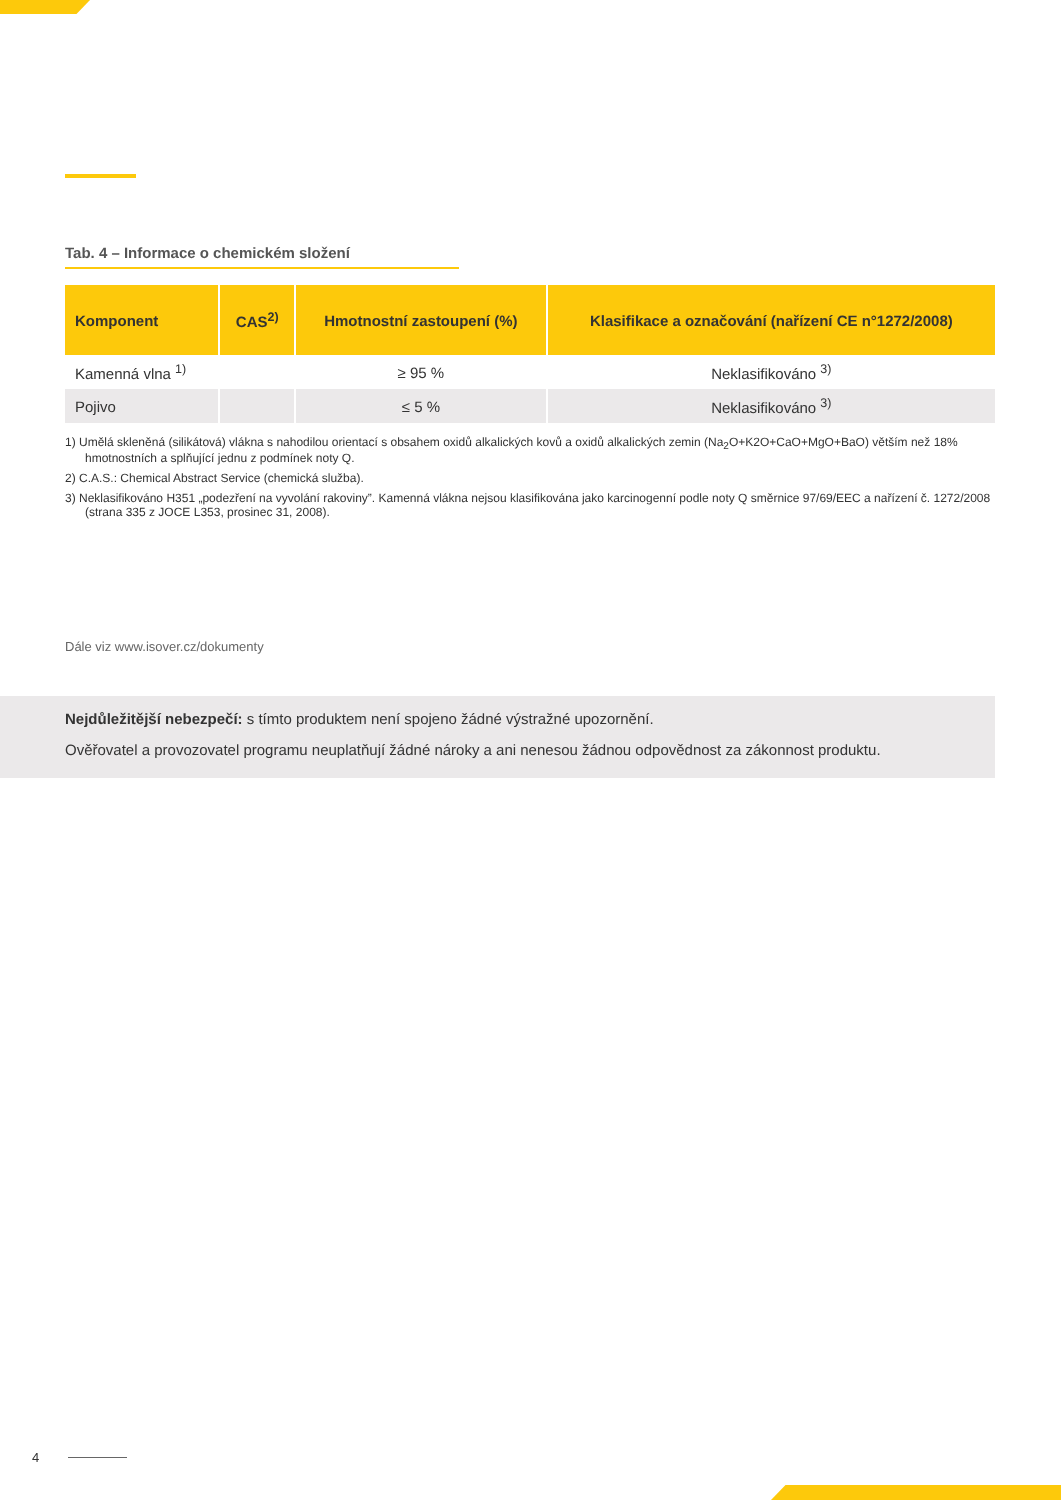Tab. 4 – Informace o chemickém složení
| Komponent | CAS<sup>2)</sup> | Hmotnostní zastoupení (%) | Klasifikace a označování (nařízení CE n°1272/2008) |
| --- | --- | --- | --- |
| Kamenná vlna <sup>1)</sup> | | ≥ 95 % | Neklasifikováno <sup>3)</sup> |
| Pojivo | | ≤ 5 % | Neklasifikováno <sup>3)</sup> |
1) Umělá skleněná (silikátová) vlákna s nahodilou orientací s obsahem oxidů alkalických kovů a oxidů alkalických zemin (Na<sub>2</sub>O+K2O+CaO+MgO+BaO) větším než 18% hmotnostních a splňující jednu z podmínek noty Q.
2) C.A.S.: Chemical Abstract Service (chemická služba).
3) Neklasifikováno H351 „podezření na vyvolání rakoviny”. Kamenná vlákna nejsou klasifikována jako karcinogenní podle noty Q směrnice 97/69/EEC a nařízení č. 1272/2008 (strana 335 z JOCE L353, prosinec 31, 2008).
Dále viz www.isover.cz/dokumenty
Nejdůležitější nebezpečí: s tímto produktem není spojeno žádné výstražné upozornění.
Ověřovatel a provozovatel programu neuplatňují žádné nároky a ani nenesou žádnou odpovědnost za zákonnost produktu.
4